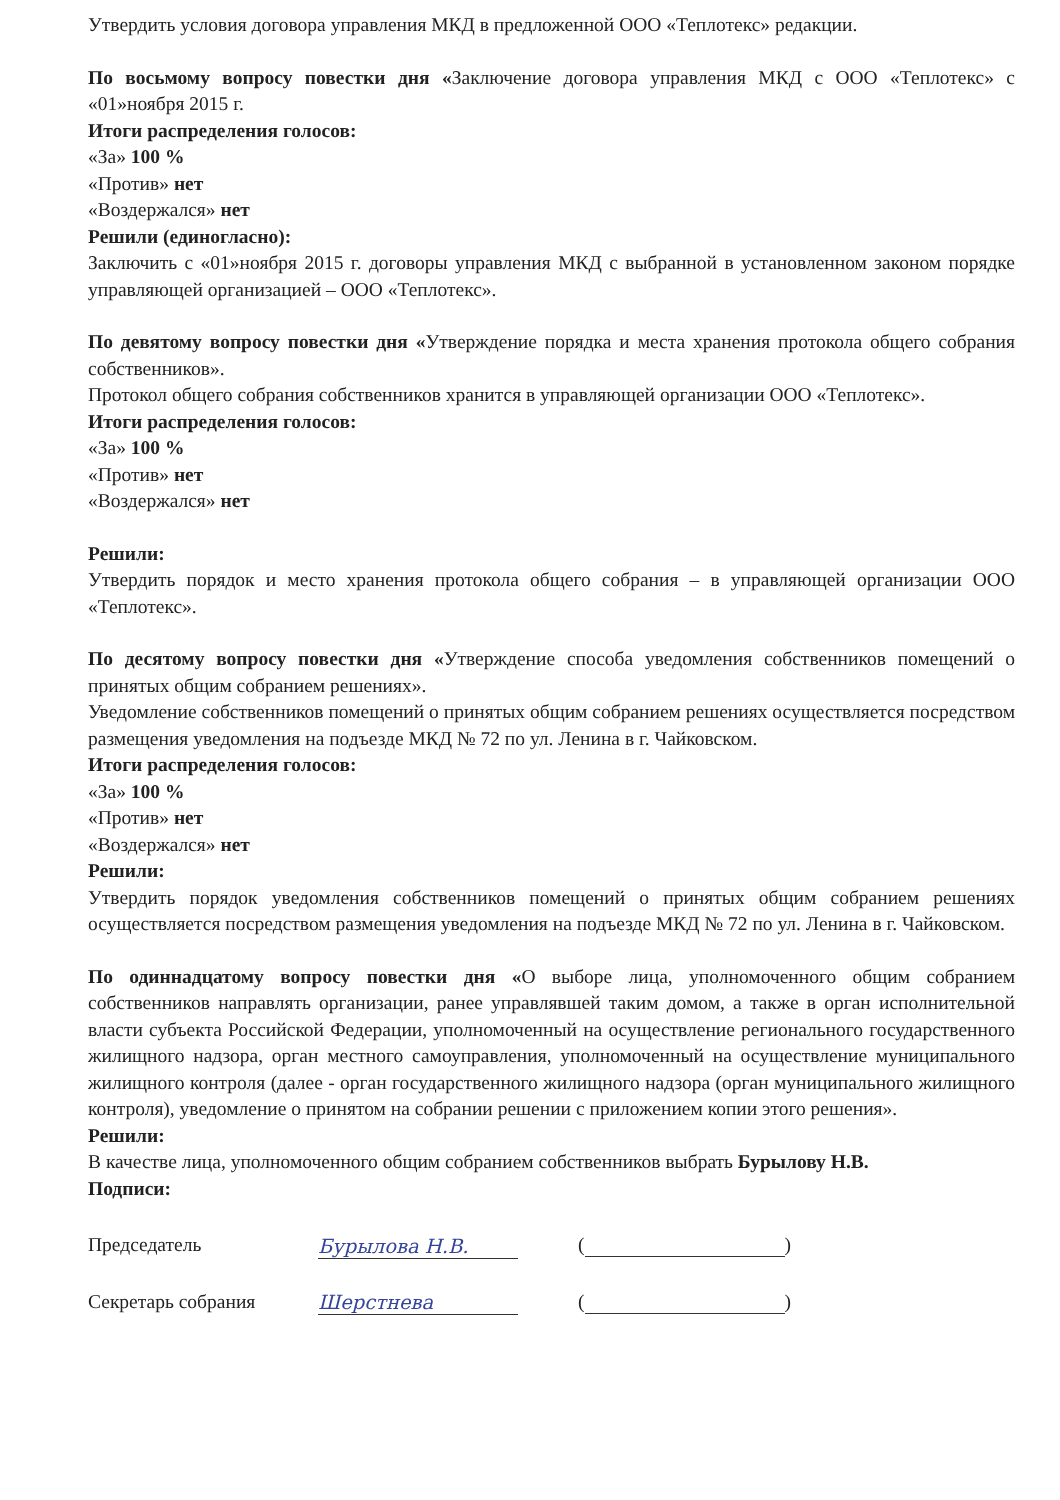Утвердить условия договора управления МКД в предложенной ООО «Теплотекс» редакции.
По восьмому вопросу повестки дня «Заключение договора управления МКД с ООО «Теплотекс» с «01»ноября 2015 г.
Итоги распределения голосов:
«За» 100 %
«Против» нет
«Воздержался» нет
Решили (единогласно):
Заключить с «01»ноября 2015 г. договоры управления МКД с выбранной в установленном законом порядке управляющей организацией – ООО «Теплотекс».
По девятому вопросу повестки дня «Утверждение порядка и места хранения протокола общего собрания собственников».
Протокол общего собрания собственников хранится в управляющей организации ООО «Теплотекс».
Итоги распределения голосов:
«За» 100 %
«Против» нет
«Воздержался» нет
Решили:
Утвердить порядок и место хранения протокола общего собрания – в управляющей организации ООО «Теплотекс».
По десятому вопросу повестки дня «Утверждение способа уведомления собственников помещений о принятых общим собранием решениях».
Уведомление собственников помещений о принятых общим собранием решениях осуществляется посредством размещения уведомления на подъезде МКД № 72 по ул. Ленина в г. Чайковском.
Итоги распределения голосов:
«За» 100 %
«Против» нет
«Воздержался» нет
Решили:
Утвердить порядок уведомления собственников помещений о принятых общим собранием решениях осуществляется посредством размещения уведомления на подъезде МКД № 72 по ул. Ленина в г. Чайковском.
По одиннадцатому вопросу повестки дня «О выборе лица, уполномоченного общим собранием собственников направлять организации, ранее управлявшей таким домом, а также в орган исполнительной власти субъекта Российской Федерации, уполномоченный на осуществление регионального государственного жилищного надзора, орган местного самоуправления, уполномоченный на осуществление муниципального жилищного контроля (далее - орган государственного жилищного надзора (орган муниципального жилищного контроля), уведомление о принятом на собрании решении с приложением копии этого решения».
Решили:
В качестве лица, уполномоченного общим собранием собственников выбрать Бурылову Н.В.
Подписи:
Председатель Бурылова Н.В. ( )
Секретарь собрания Шерстнева ( )